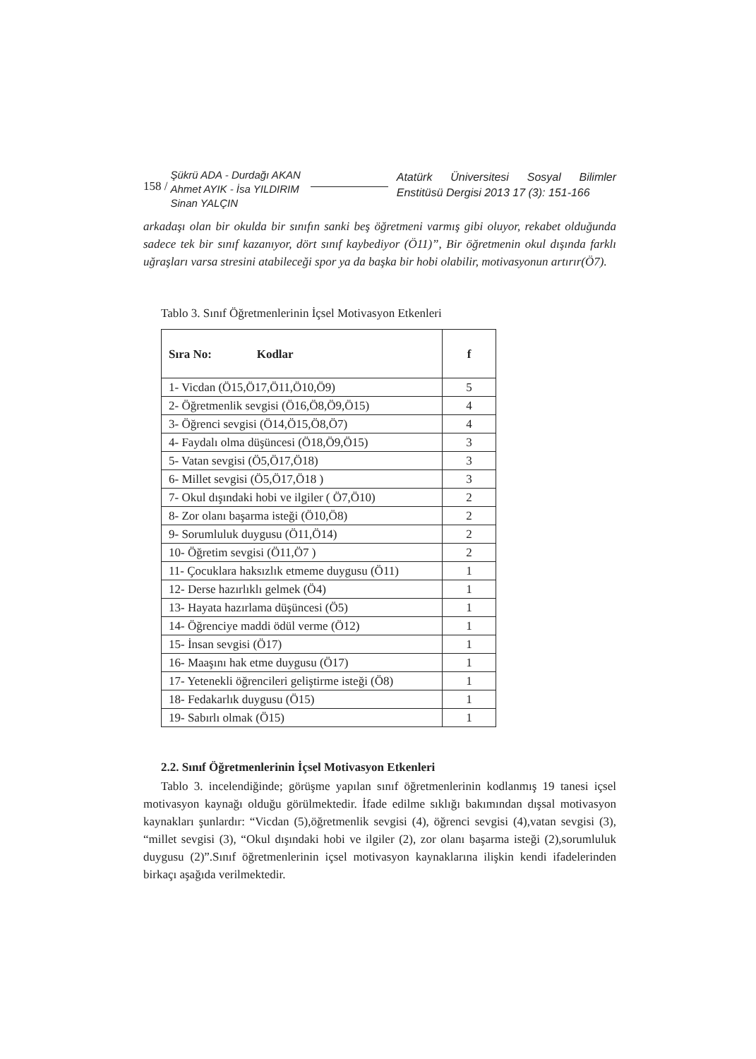158 /
Şükrü ADA - Durdağı AKAN
Ahmet AYIK - İsa YILDIRIM
Sinan YALÇIN
Atatürk Üniversitesi Sosyal Bilimler Enstitüsü Dergisi 2013 17 (3): 151-166
arkadaşı olan bir okulda bir sınıfın sanki beş öğretmeni varmış gibi oluyor, rekabet olduğunda sadece tek bir sınıf kazanıyor, dört sınıf kaybediyor (Ö11)”, Bir öğretmenin okul dışında farklı uğraşları varsa stresini atabileceği spor ya da başka bir hobi olabilir, motivasyonun artırır(Ö7).
Tablo 3. Sınıf Öğretmenlerinin İçsel Motivasyon Etkenleri
| Sıra No: Kodlar | f |
| --- | --- |
| 1- Vicdan (Ö15,Ö17,Ö11,Ö10,Ö9) | 5 |
| 2- Öğretmenlik sevgisi (Ö16,Ö8,Ö9,Ö15) | 4 |
| 3- Öğrenci sevgisi (Ö14,Ö15,Ö8,Ö7) | 4 |
| 4- Faydalı olma düşüncesi (Ö18,Ö9,Ö15) | 3 |
| 5- Vatan sevgisi (Ö5,Ö17,Ö18) | 3 |
| 6- Millet sevgisi (Ö5,Ö17,Ö18 ) | 3 |
| 7- Okul dışındaki hobi ve ilgiler ( Ö7,Ö10) | 2 |
| 8- Zor olanı başarma isteği (Ö10,Ö8) | 2 |
| 9- Sorumluluk duygusu (Ö11,Ö14) | 2 |
| 10- Öğretim sevgisi (Ö11,Ö7 ) | 2 |
| 11- Çocuklara haksızlık etmeme duygusu (Ö11) | 1 |
| 12- Derse hazırlıklı gelmek (Ö4) | 1 |
| 13- Hayata hazırlama düşüncesi (Ö5) | 1 |
| 14- Öğrenciye maddi ödül verme (Ö12) | 1 |
| 15- İnsan sevgisi (Ö17) | 1 |
| 16- Maaşını hak etme duygusu (Ö17) | 1 |
| 17- Yetenekli öğrencileri geliştirme isteği (Ö8) | 1 |
| 18- Fedakarlık duygusu (Ö15) | 1 |
| 19- Sabırlı olmak (Ö15) | 1 |
2.2. Sınıf Öğretmenlerinin İçsel Motivasyon Etkenleri
Tablo 3. incelendiğinde; görüşme yapılan sınıf öğretmenlerinin kodlanmış 19 tanesi içsel motivasyon kaynağı olduğu görülmektedir. İfade edilme sıklığı bakımından dışsal motivasyon kaynakları şunlardır: “Vicdan (5),öğretmenlik sevgisi (4), öğrenci sevgisi (4),vatan sevgisi (3), “millet sevgisi (3), “Okul dışındaki hobi ve ilgiler (2), zor olanı başarma isteği (2),sorumluluk duygusu (2)”.Sınıf öğretmenlerinin içsel motivasyon kaynaklarına ilişkin kendi ifadelerinden birkaçı aşağıda verilmektedir.